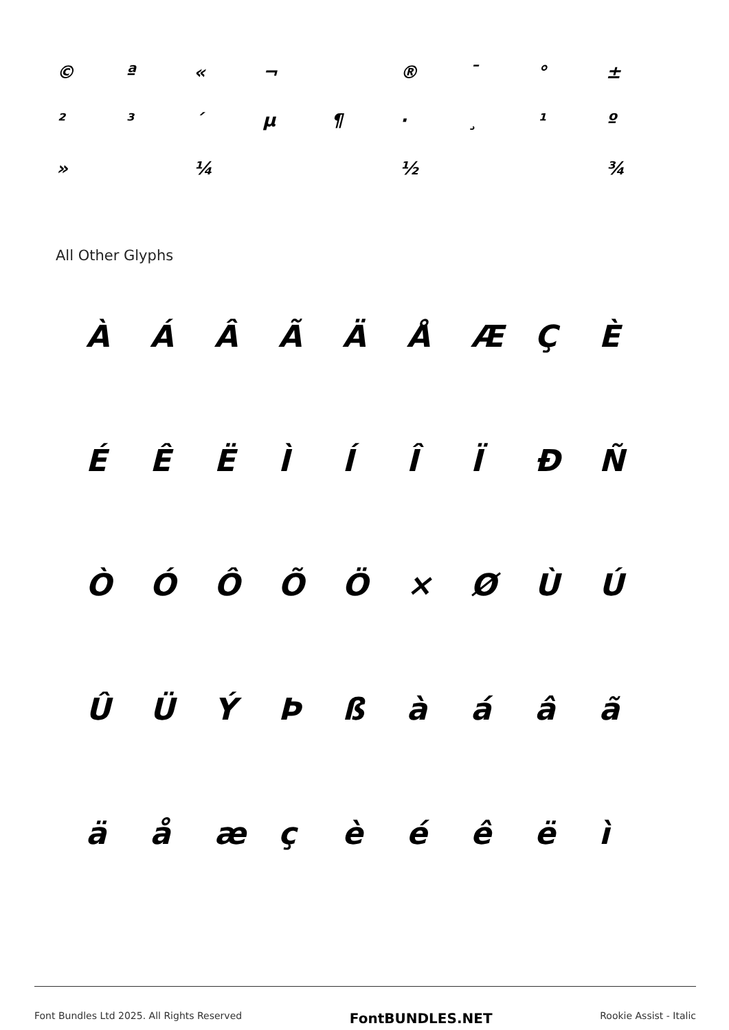© ª « ¬ ® ¯ ° ±
²³ ´ µ ¶ · ¸ ¹ º
» ¼ ½ ¾
All Other Glyphs
ÀÁÂÃÄÅÆÇÈ ÉÊËÌÍÎÏÐÑ ÒÓÔÕÖ × ØÙÚ ÛÜÝÞßàáâã äåæçèéêëì
Font Bundles Ltd 2025. All Rights Reserved FontBUNDLES.NET Rookie Assist - Italic